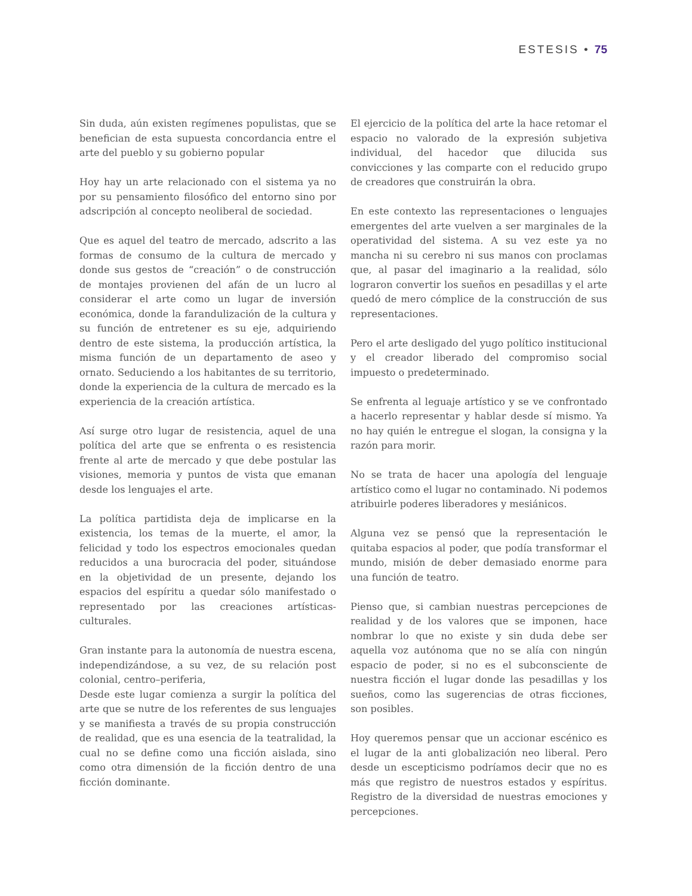ESTESIS • 75
Sin duda, aún existen regímenes populistas, que se benefician de esta supuesta concordancia entre el arte del pueblo y su gobierno popular
Hoy hay un arte relacionado con el sistema ya no por su pensamiento filosófico del entorno sino por adscripción al concepto neoliberal de sociedad.
Que es aquel del teatro de mercado, adscrito a las formas de consumo de la cultura de mercado y donde sus gestos de “creación” o de construcción de montajes provienen del afán de un lucro al considerar el arte como un lugar de inversión económica, donde la farandulización de la cultura y su función de entretener es su eje, adquiriendo dentro de este sistema, la producción artística, la misma función de un departamento de aseo y ornato. Seduciendo a los habitantes de su territorio, donde la experiencia de la cultura de mercado es la experiencia de la creación artística.
Así surge otro lugar de resistencia, aquel de una política del arte que se enfrenta o es resistencia frente al arte de mercado y que debe postular las visiones, memoria y puntos de vista que emanan desde los lenguajes el arte.
La política partidista deja de implicarse en la existencia, los temas de la muerte, el amor, la felicidad y todo los espectros emocionales quedan reducidos a una burocracia del poder, situándose en la objetividad de un presente, dejando los espacios del espíritu a quedar sólo manifestado o representado por las creaciones artísticas-culturales.
Gran instante para la autonomía de nuestra escena, independizándose, a su vez, de su relación post colonial, centro–periferia,
Desde este lugar comienza a surgir la política del arte que se nutre de los referentes de sus lenguajes y se manifiesta a través de su propia construcción de realidad, que es una esencia de la teatralidad, la cual no se define como una ficción aislada, sino como otra dimensión de la ficción dentro de una ficción dominante.
El ejercicio de la política del arte la hace retomar el espacio no valorado de la expresión subjetiva individual, del hacedor que dilucida sus convicciones y las comparte con el reducido grupo de creadores que construirán la obra.
En este contexto las representaciones o lenguajes emergentes del arte vuelven a ser marginales de la operatividad del sistema. A su vez este ya no mancha ni su cerebro ni sus manos con proclamas que, al pasar del imaginario a la realidad, sólo lograron convertir los sueños en pesadillas y el arte quedó de mero cómplice de la construcción de sus representaciones.
Pero el arte desligado del yugo político institucional y el creador liberado del compromiso social impuesto o predeterminado.
Se enfrenta al leguaje artístico y se ve confrontado a hacerlo representar y hablar desde sí mismo. Ya no hay quién le entregue el slogan, la consigna y la razón para morir.
No se trata de hacer una apología del lenguaje artístico como el lugar no contaminado. Ni podemos atribuirle poderes liberadores y mesiánicos.
Alguna vez se pensó que la representación le quitaba espacios al poder, que podía transformar el mundo, misión de deber demasiado enorme para una función de teatro.
Pienso que, si cambian nuestras percepciones de realidad y de los valores que se imponen, hace nombrar lo que no existe y sin duda debe ser aquella voz autónoma que no se alía con ningún espacio de poder, si no es el subconsciente de nuestra ficción el lugar donde las pesadillas y los sueños, como las sugerencias de otras ficciones, son posibles.
Hoy queremos pensar que un accionar escénico es el lugar de la anti globalización neo liberal. Pero desde un escepticismo podríamos decir que no es más que registro de nuestros estados y espíritus. Registro de la diversidad de nuestras emociones y percepciones.